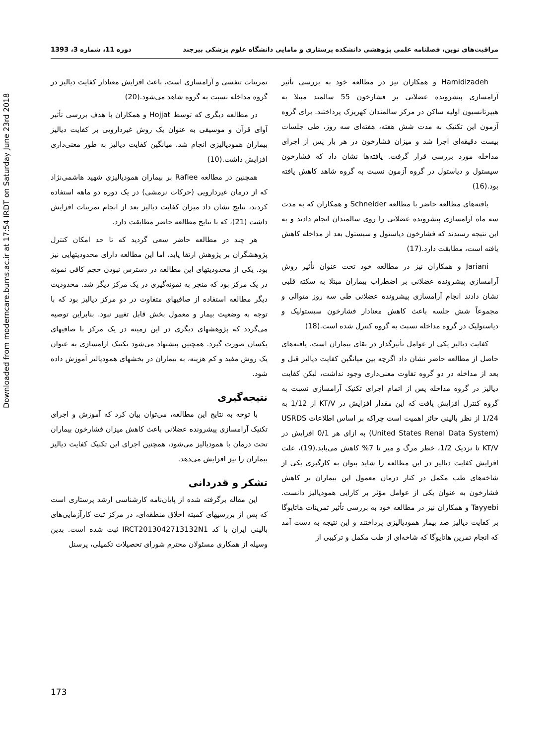Downloaded from moderncare.bums.ac.ir at 17:54 IRDT on Saturday June 23rd 2018
مراقبت‌های نوین، فصلنامه علمی پژوهشی دانشکده پرستاری و مامایی دانشگاه علوم پزشکی بیرجند دوره 11، شماره 3، 1393
Hamidizadeh و همکاران نیز در مطالعه خود به بررسی تأثیر آرامسازی پیشرونده عضلانی بر فشارخون 55 سالمند مبتلا به هیپرتانسیون اولیه ساکن در مرکز سالمندان کهریزک پرداختند. برای گروه آزمون این تکنیک به مدت شش هفته، هفته‌ای سه روز، طی جلسات بیست دقیقه‌ای اجرا شد و میزان فشارخون در هر بار پس از اجرای مداخله مورد بررسی قرار گرفت. یافته‌ها نشان داد که فشارخون سیستول و دیاستول در گروه آزمون نسبت به گروه شاهد کاهش یافته بود.(16)
یافته‌های مطالعه حاضر با مطالعه Schneider و همکاران که به مدت سه ماه آرامسازی پیشرونده عضلانی را روی سالمندان انجام دادند و به این نتیجه رسیدند که فشارخون دیاستول و سیستول بعد از مداخله کاهش یافته است، مطابقت دارد.(17)
Jariani و همکاران نیز در مطالعه خود تحت عنوان تأثیر روش آرامسازی پیشرونده عضلانی بر اضطراب بیماران مبتلا به سکته قلبی نشان دادند انجام آرامسازی پیشرونده عضلانی طی سه روز متوالی و مجموعاً شش جلسه باعث کاهش معنادار فشارخون سیستولیک و دیاستولیک در گروه مداخله نسبت به گروه کنترل شده است.(18)
کفایت دیالیز یکی از عوامل تأثیرگذار در بقای بیماران است. یافته‌های حاصل از مطالعه حاضر نشان داد اگرچه بین میانگین کفایت دیالیز قبل و بعد از مداخله در دو گروه تفاوت معنی‌داری وجود نداشت، لیکن کفایت دیالیز در گروه مداخله پس از اتمام اجرای تکنیک آرامسازی نسبت به گروه کنترل افزایش یافت که این مقدار افزایش در KT/V از 1/12 به 1/24 از نظر بالینی حائز اهمیت است چراکه بر اساس اطلاعات USRDS (United States Renal Data System) به ازای هر 0/1 افزایش در KT/V تا نزدیک 1/2، خطر مرگ و میر تا 7% کاهش می‌یابد.(19)، علت افزایش کفایت دیالیز در این مطالعه را شاید بتوان به کارگیری یکی از شاخه‌های طب مکمل در کنار درمان معمول این بیماران بر کاهش فشارخون به عنوان یکی از عوامل مؤثر بر کارایی همودیالیز دانست. Tayyebi و همکاران نیز در مطالعه خود به بررسی تأثیر تمرینات هاتایوگا بر کفایت دیالیز صد بیمار همودیالیزی پرداختند و این نتیجه به دست آمد که انجام تمرین هاتایوگا که شاخه‌ای از طب مکمل و ترکیبی از
تمرینات تنفسی و آرامسازی است، باعث افزایش معنادار کفایت دیالیز در گروه مداخله نسبت به گروه شاهد می‌شود.(20)
در مطالعه دیگری که توسط Hojjat و همکاران با هدف بررسی تأثیر آوای قرآن و موسیقی به عنوان یک روش غیردارویی بر کفایت دیالیز بیماران همودیالیزی انجام شد، میانگین کفایت دیالیز به طور معنی‌داری افزایش داشت.(10)
همچنین در مطالعه Rafiee بر بیماران همودیالیزی شهید هاشمی‌نژاد که از درمان غیردارویی (حرکات نرمشی) در یک دوره دو ماهه استفاده کردند، نتایج نشان داد میزان کفایت دیالیز بعد از انجام تمرینات افزایش داشت (21)، که با نتایج مطالعه حاضر مطابقت دارد.
هر چند در مطالعه حاضر سعی گردید که تا حد امکان کنترل پژوهشگران بر پژوهش ارتقا یابد، اما این مطالعه دارای محدودیتهایی نیز بود. یکی از محدودیتهای این مطالعه در دسترس نبودن حجم کافی نمونه در یک مرکز بود که منجر به نمونه‌گیری در یک مرکز دیگر شد. محدودیت دیگر مطالعه استفاده از صافیهای متفاوت در دو مرکز دیالیز بود که با توجه به وضعیت بیمار و معمول بخش قابل تغییر نبود. بنابراین توصیه می‌گردد که پژوهشهای دیگری در این زمینه در یک مرکز با صافیهای یکسان صورت گیرد. همچنین پیشنهاد می‌شود تکنیک آرامسازی به عنوان یک روش مفید و کم هزینه، به بیماران در بخشهای همودیالیز آموزش داده شود.
نتیجه‌گیری
با توجه به نتایج این مطالعه، می‌توان بیان کرد که آموزش و اجرای تکنیک آرامسازی پیشرونده عضلانی باعث کاهش میزان فشارخون بیماران تحت درمان با همودیالیز می‌شود، همچنین اجرای این تکنیک کفایت دیالیز بیماران را نیز افزایش می‌دهد.
تشکر و قدردانی
این مقاله برگرفته شده از پایان‌نامه کارشناسی ارشد پرستاری است که پس از بررسیهای کمیته اخلاق منطقه‌ای، در مرکز ثبت کارآزمایی‌های بالینی ایران با کد IRCT2013042713132N1 ثبت شده است. بدین وسیله از همکاری مسئولان محترم شورای تحصیلات تکمیلی، پرسنل
173